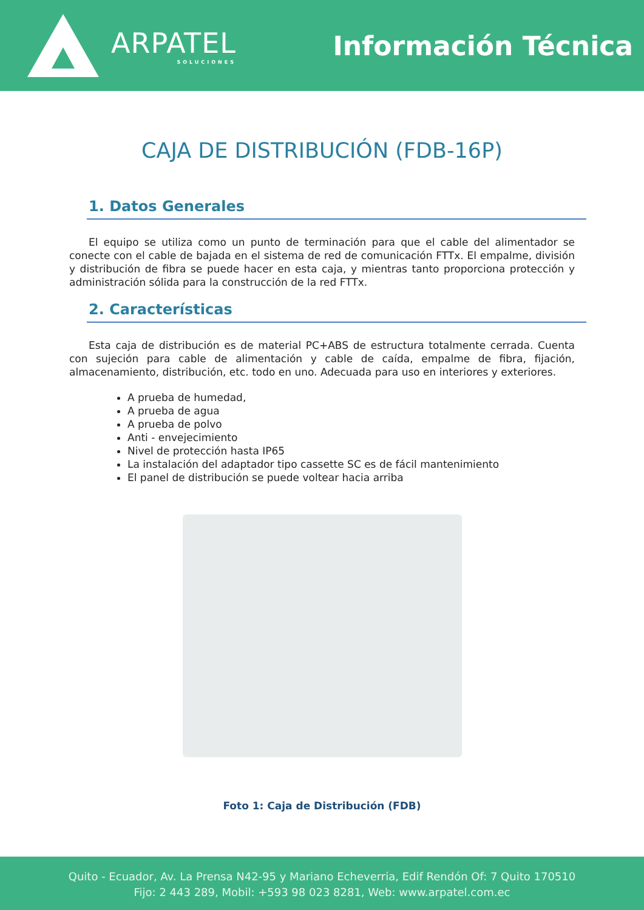ARPATEL
SOLUCIONES
Información Técnica
CAJA DE DISTRIBUCIÓN (FDB-16P)
1. Datos Generales
El equipo se utiliza como un punto de terminación para que el cable del alimentador se conecte con el cable de bajada en el sistema de red de comunicación FTTx. El empalme, división y distribución de fibra se puede hacer en esta caja, y mientras tanto proporciona protección y administración sólida para la construcción de la red FTTx.
2. Características
Esta caja de distribución es de material PC+ABS de estructura totalmente cerrada. Cuenta con sujeción para cable de alimentación y cable de caída, empalme de fibra, fijación, almacenamiento, distribución, etc. todo en uno. Adecuada para uso en interiores y exteriores.
A prueba de humedad,
A prueba de agua
A prueba de polvo
Anti - envejecimiento
Nivel de protección hasta IP65
La instalación del adaptador tipo cassette SC es de fácil mantenimiento
El panel de distribución se puede voltear hacia arriba
Foto 1: Caja de Distribución (FDB)
Quito - Ecuador, Av. La Prensa N42-95 y Mariano Echeverria, Edif Rendón Of: 7 Quito 170510
Fijo: 2 443 289, Mobil: +593 98 023 8281, Web: www.arpatel.com.ec